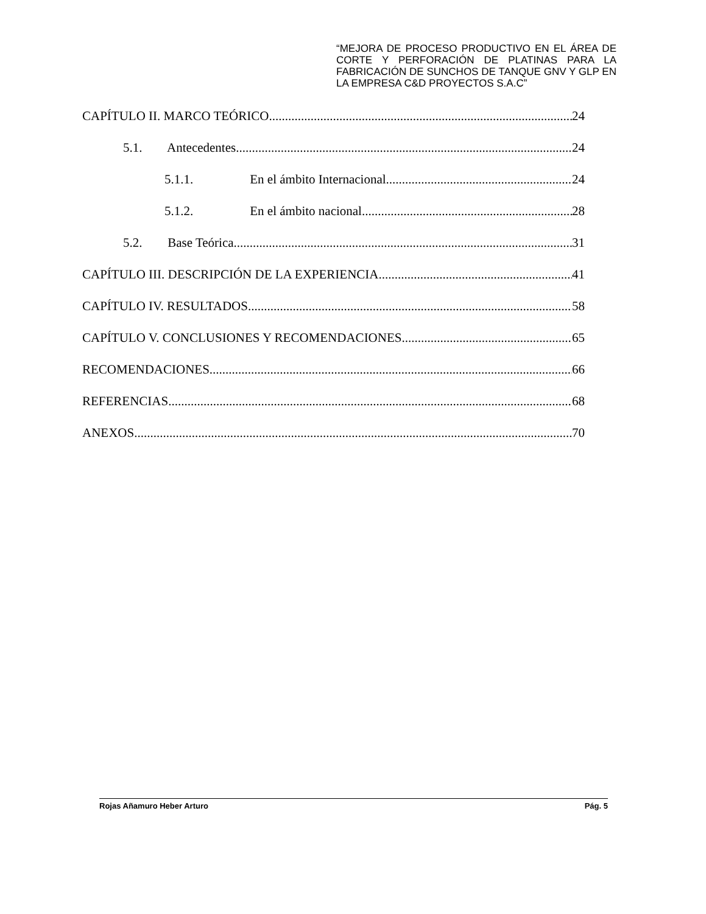“MEJORA DE PROCESO PRODUCTIVO EN EL ÁREA DE CORTE Y PERFORACIÓN DE PLATINAS PARA LA FABRICACIÓN DE SUNCHOS DE TANQUE GNV Y GLP EN LA EMPRESA C&D PROYECTOS S.A.C”
CAPÍTULO II. MARCO TEÓRICO 24
5.1. Antecedentes 24
5.1.1. En el ámbito Internacional 24
5.1.2. En el ámbito nacional 28
5.2. Base Teórica 31
CAPÍTULO III. DESCRIPCIÓN DE LA EXPERIENCIA 41
CAPÍTULO IV. RESULTADOS 58
CAPÍTULO V. CONCLUSIONES Y RECOMENDACIONES 65
RECOMENDACIONES 66
REFERENCIAS 68
ANEXOS 70
Rojas Añamuro Heber Arturo Pág. 5